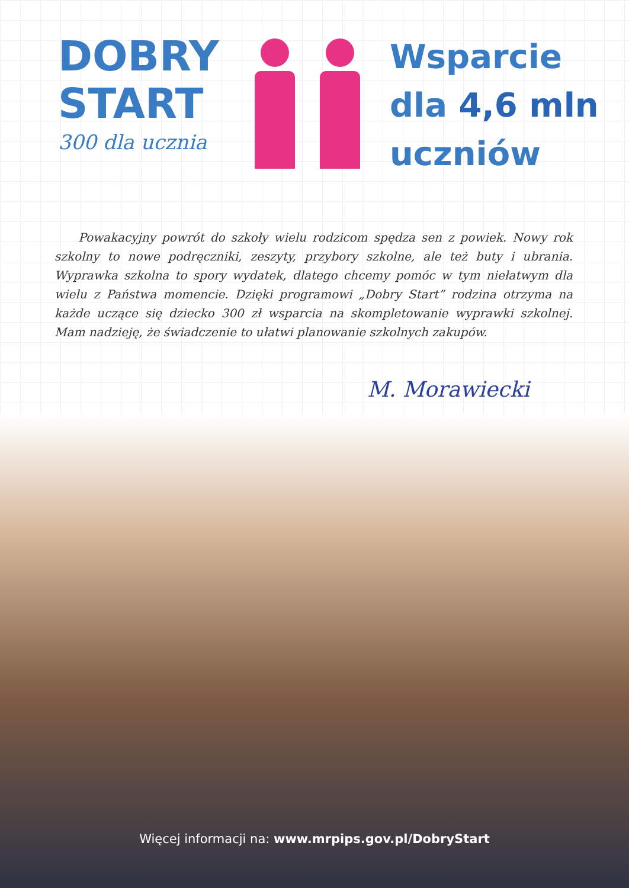DOBRY
START
300 dla ucznia
Wsparcie
dla 4,6 mln
uczniów
Powakacyjny powrót do szkoły wielu rodzicom spędza sen z powiek. Nowy rok szkolny to nowe podręczniki, zeszyty, przybory szkolne, ale też buty i ubrania. Wyprawka szkolna to spory wydatek, dlatego chcemy pomóc w tym niełatwym dla wielu z Państwa momencie. Dzięki programowi „Dobry Start” rodzina otrzyma na każde uczące się dziecko 300 zł wsparcia na skompletowanie wyprawki szkolnej. Mam nadzieję, że świadczenie to ułatwi planowanie szkolnych zakupów.
M. Morawiecki
Więcej informacji na: www.mrpips.gov.pl/DobryStart